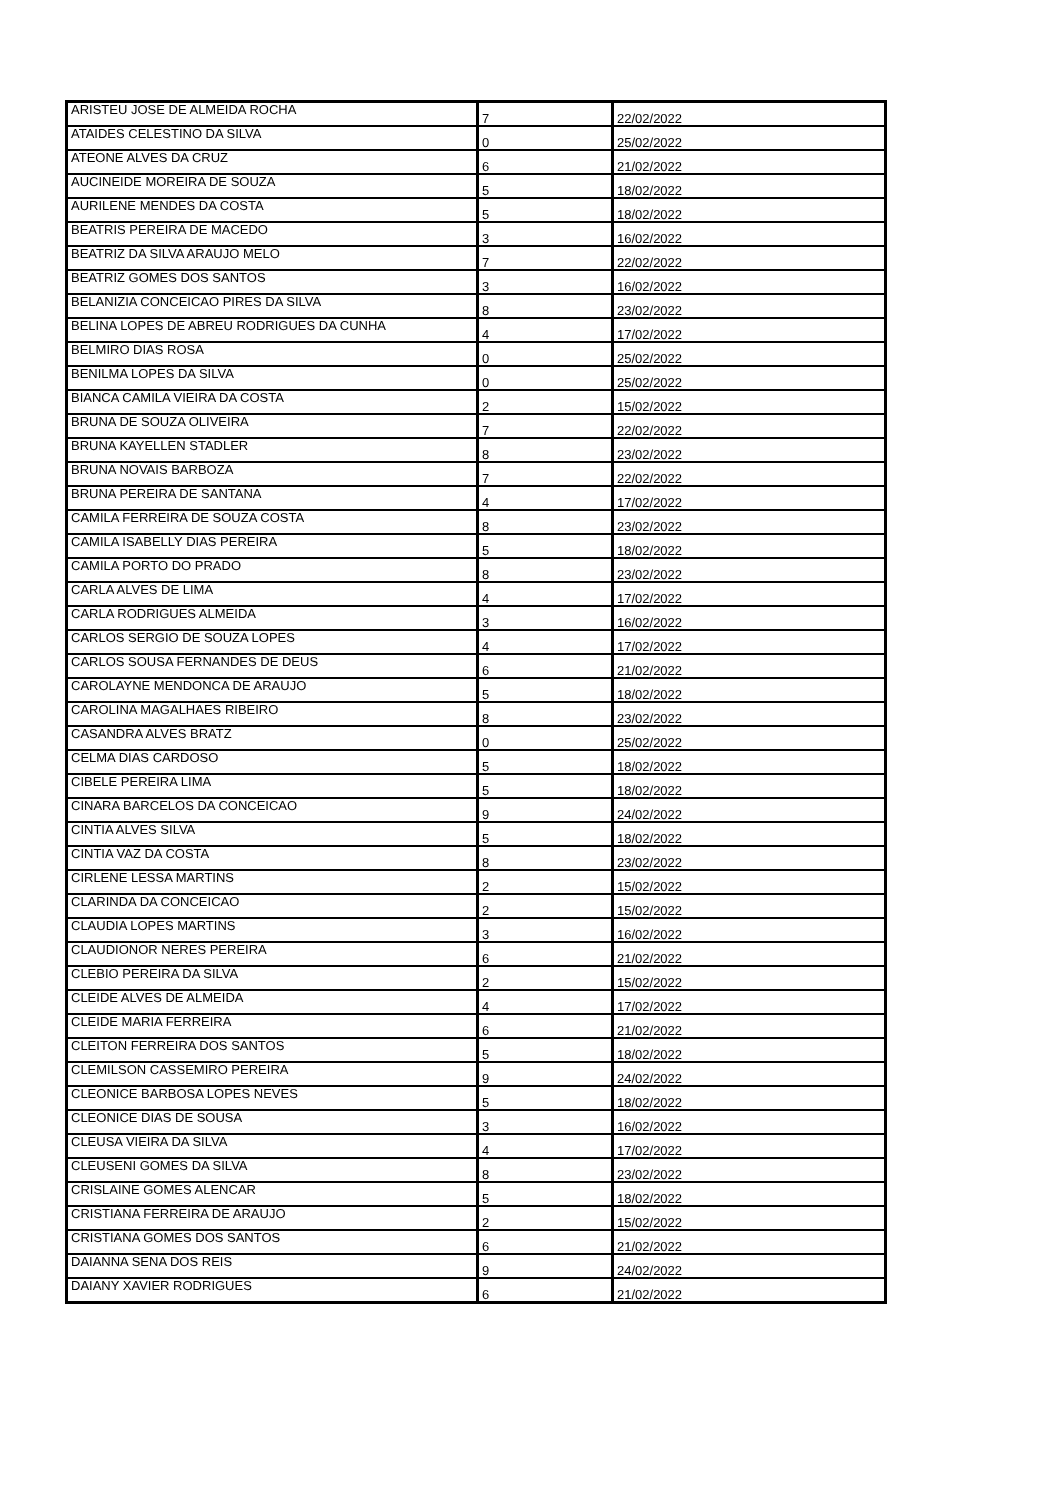| ARISTEU JOSE DE ALMEIDA ROCHA | 7 | 22/02/2022 |
| ATAIDES CELESTINO DA SILVA | 0 | 25/02/2022 |
| ATEONE ALVES DA CRUZ | 6 | 21/02/2022 |
| AUCINEIDE MOREIRA DE SOUZA | 5 | 18/02/2022 |
| AURILENE MENDES DA COSTA | 5 | 18/02/2022 |
| BEATRIS PEREIRA DE MACEDO | 3 | 16/02/2022 |
| BEATRIZ DA SILVA ARAUJO MELO | 7 | 22/02/2022 |
| BEATRIZ GOMES DOS SANTOS | 3 | 16/02/2022 |
| BELANIZIA CONCEICAO PIRES DA SILVA | 8 | 23/02/2022 |
| BELINA LOPES DE ABREU RODRIGUES DA CUNHA | 4 | 17/02/2022 |
| BELMIRO DIAS ROSA | 0 | 25/02/2022 |
| BENILMA LOPES DA SILVA | 0 | 25/02/2022 |
| BIANCA CAMILA VIEIRA DA COSTA | 2 | 15/02/2022 |
| BRUNA DE SOUZA OLIVEIRA | 7 | 22/02/2022 |
| BRUNA KAYELLEN STADLER | 8 | 23/02/2022 |
| BRUNA NOVAIS BARBOZA | 7 | 22/02/2022 |
| BRUNA PEREIRA DE SANTANA | 4 | 17/02/2022 |
| CAMILA FERREIRA DE SOUZA COSTA | 8 | 23/02/2022 |
| CAMILA ISABELLY DIAS PEREIRA | 5 | 18/02/2022 |
| CAMILA PORTO DO PRADO | 8 | 23/02/2022 |
| CARLA ALVES DE LIMA | 4 | 17/02/2022 |
| CARLA RODRIGUES ALMEIDA | 3 | 16/02/2022 |
| CARLOS SERGIO DE SOUZA LOPES | 4 | 17/02/2022 |
| CARLOS SOUSA FERNANDES DE DEUS | 6 | 21/02/2022 |
| CAROLAYNE MENDONCA DE ARAUJO | 5 | 18/02/2022 |
| CAROLINA MAGALHAES RIBEIRO | 8 | 23/02/2022 |
| CASANDRA ALVES BRATZ | 0 | 25/02/2022 |
| CELMA DIAS CARDOSO | 5 | 18/02/2022 |
| CIBELE PEREIRA LIMA | 5 | 18/02/2022 |
| CINARA BARCELOS DA CONCEICAO | 9 | 24/02/2022 |
| CINTIA ALVES SILVA | 5 | 18/02/2022 |
| CINTIA VAZ DA COSTA | 8 | 23/02/2022 |
| CIRLENE LESSA MARTINS | 2 | 15/02/2022 |
| CLARINDA DA CONCEICAO | 2 | 15/02/2022 |
| CLAUDIA LOPES MARTINS | 3 | 16/02/2022 |
| CLAUDIONOR NERES PEREIRA | 6 | 21/02/2022 |
| CLEBIO PEREIRA DA SILVA | 2 | 15/02/2022 |
| CLEIDE ALVES DE ALMEIDA | 4 | 17/02/2022 |
| CLEIDE MARIA FERREIRA | 6 | 21/02/2022 |
| CLEITON FERREIRA DOS SANTOS | 5 | 18/02/2022 |
| CLEMILSON CASSEMIRO PEREIRA | 9 | 24/02/2022 |
| CLEONICE BARBOSA LOPES NEVES | 5 | 18/02/2022 |
| CLEONICE DIAS DE SOUSA | 3 | 16/02/2022 |
| CLEUSA VIEIRA DA SILVA | 4 | 17/02/2022 |
| CLEUSENI GOMES DA SILVA | 8 | 23/02/2022 |
| CRISLAINE GOMES ALENCAR | 5 | 18/02/2022 |
| CRISTIANA FERREIRA DE ARAUJO | 2 | 15/02/2022 |
| CRISTIANA GOMES DOS SANTOS | 6 | 21/02/2022 |
| DAIANNA SENA DOS REIS | 9 | 24/02/2022 |
| DAIANY XAVIER RODRIGUES | 6 | 21/02/2022 |